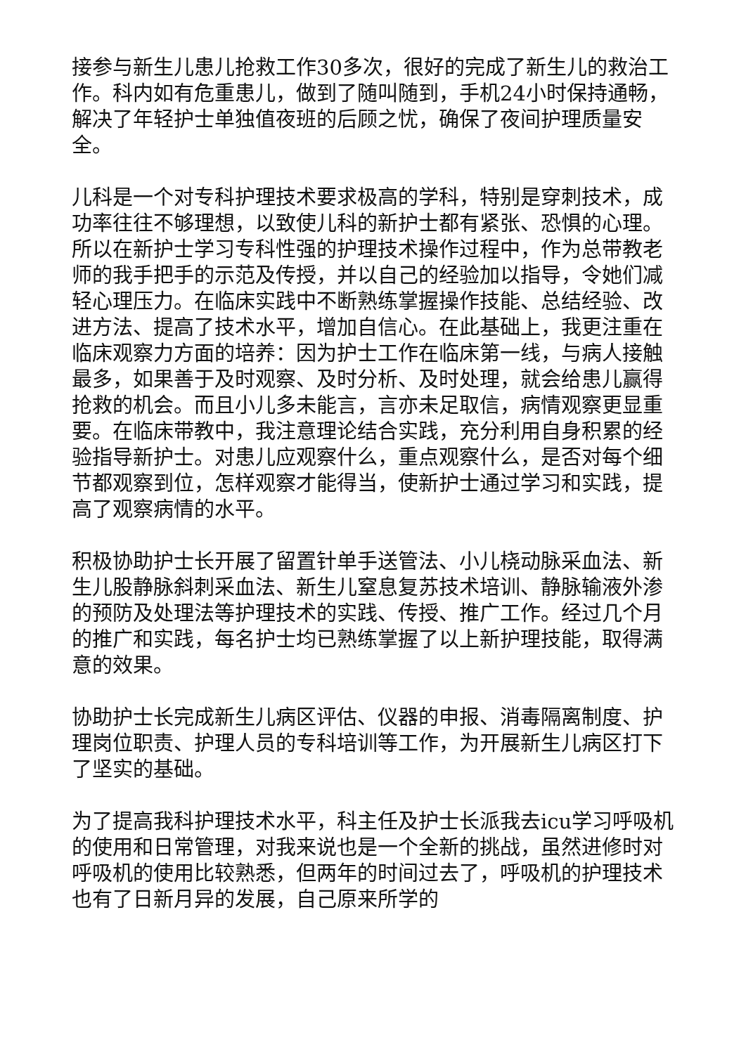接参与新生儿患儿抢救工作30多次，很好的完成了新生儿的救治工作。科内如有危重患儿，做到了随叫随到，手机24小时保持通畅，解决了年轻护士单独值夜班的后顾之忧，确保了夜间护理质量安全。
儿科是一个对专科护理技术要求极高的学科，特别是穿刺技术，成功率往往不够理想，以致使儿科的新护士都有紧张、恐惧的心理。所以在新护士学习专科性强的护理技术操作过程中，作为总带教老师的我手把手的示范及传授，并以自己的经验加以指导，令她们减轻心理压力。在临床实践中不断熟练掌握操作技能、总结经验、改进方法、提高了技术水平，增加自信心。在此基础上，我更注重在临床观察力方面的培养：因为护士工作在临床第一线，与病人接触最多，如果善于及时观察、及时分析、及时处理，就会给患儿赢得抢救的机会。而且小儿多未能言，言亦未足取信，病情观察更显重要。在临床带教中，我注意理论结合实践，充分利用自身积累的经验指导新护士。对患儿应观察什么，重点观察什么，是否对每个细节都观察到位，怎样观察才能得当，使新护士通过学习和实践，提高了观察病情的水平。
积极协助护士长开展了留置针单手送管法、小儿桡动脉采血法、新生儿股静脉斜刺采血法、新生儿窒息复苏技术培训、静脉输液外渗的预防及处理法等护理技术的实践、传授、推广工作。经过几个月的推广和实践，每名护士均已熟练掌握了以上新护理技能，取得满意的效果。
协助护士长完成新生儿病区评估、仪器的申报、消毒隔离制度、护理岗位职责、护理人员的专科培训等工作，为开展新生儿病区打下了坚实的基础。
为了提高我科护理技术水平，科主任及护士长派我去icu学习呼吸机的使用和日常管理，对我来说也是一个全新的挑战，虽然进修时对呼吸机的使用比较熟悉，但两年的时间过去了，呼吸机的护理技术也有了日新月异的发展，自己原来所学的